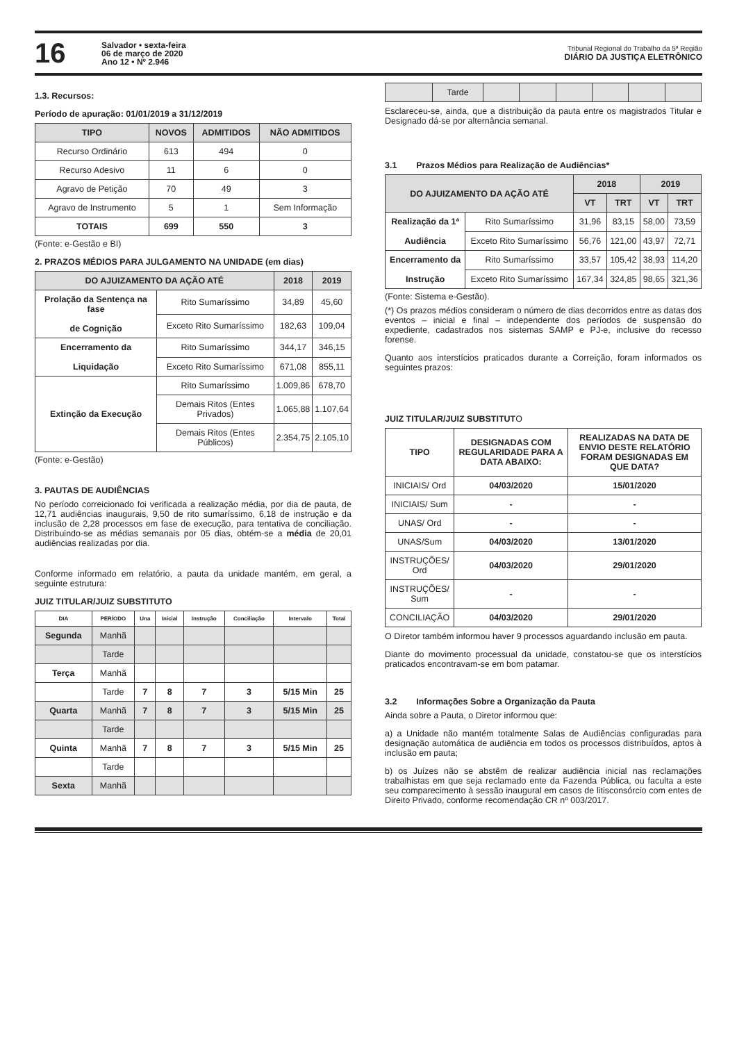16
Salvador • sexta-feira
06 de março de 2020
Ano 12 • Nº 2.946
Tribunal Regional do Trabalho da 5ª Região
DIÁRIO DA JUSTIÇA ELETRÔNICO
1.3. Recursos:
Período de apuração: 01/01/2019 a 31/12/2019
| TIPO | NOVOS | ADMITIDOS | NÃO ADMITIDOS |
| --- | --- | --- | --- |
| Recurso Ordinário | 613 | 494 | 0 |
| Recurso Adesivo | 11 | 6 | 0 |
| Agravo de Petição | 70 | 49 | 3 |
| Agravo de Instrumento | 5 | 1 | Sem Informação |
| TOTAIS | 699 | 550 | 3 |
(Fonte: e-Gestão e BI)
2. PRAZOS MÉDIOS PARA JULGAMENTO NA UNIDADE (em dias)
| DO AJUIZAMENTO DA AÇÃO ATÉ | | 2018 | 2019 |
| --- | --- | --- | --- |
| Prolação da Sentença na fase de Cognição | Rito Sumaríssimo | 34,89 | 45,60 |
| | Exceto Rito Sumaríssimo | 182,63 | 109,04 |
| Encerramento da Liquidação | Rito Sumaríssimo | 344,17 | 346,15 |
| | Exceto Rito Sumaríssimo | 671,08 | 855,11 |
| Extinção da Execução | Rito Sumaríssimo | 1.009,86 | 678,70 |
| | Demais Ritos (Entes Privados) | 1.065,88 | 1.107,64 |
| | Demais Ritos (Entes Públicos) | 2.354,75 | 2.105,10 |
(Fonte: e-Gestão)
3. PAUTAS DE AUDIÊNCIAS
No período correicionado foi verificada a realização média, por dia de pauta, de 12,71 audiências inaugurais, 9,50 de rito sumaríssimo, 6,18 de instrução e da inclusão de 2,28 processos em fase de execução, para tentativa de conciliação. Distribuindo-se as médias semanais por 05 dias, obtém-se a média de 20,01 audiências realizadas por dia.
Conforme informado em relatório, a pauta da unidade mantém, em geral, a seguinte estrutura:
JUIZ TITULAR/JUIZ SUBSTITUTO
| DIA | PERÍODO | Una | Inicial | Instrução | Conciliação | Intervalo | Total |
| --- | --- | --- | --- | --- | --- | --- | --- |
| Segunda | Manhã | | | | | | |
| | Tarde | | | | | | |
| Terça | Manhã | | | | | | |
| | Tarde | 7 | 8 | 7 | 3 | 5/15 Min | 25 |
| Quarta | Manhã | 7 | 8 | 7 | 3 | 5/15 Min | 25 |
| | Tarde | | | | | | |
| Quinta | Manhã | 7 | 8 | 7 | 3 | 5/15 Min | 25 |
| | Tarde | | | | | | |
| Sexta | Manhã | | | | | | |
| | Tarde | | | | | | |
Esclareceu-se, ainda, que a distribuição da pauta entre os magistrados Titular e Designado dá-se por alternância semanal.
3.1 Prazos Médios para Realização de Audiências*
| DO AJUIZAMENTO DA AÇÃO ATÉ | | 2018 | | 2019 | |
| --- | --- | --- | --- | --- | --- |
| | | VT | TRT | VT | TRT |
| Realização da 1ª Audiência | Rito Sumaríssimo | 31,96 | 83,15 | 58,00 | 73,59 |
| | Exceto Rito Sumaríssimo | 56,76 | 121,00 | 43,97 | 72,71 |
| Encerramento da Instrução | Rito Sumaríssimo | 33,57 | 105,42 | 38,93 | 114,20 |
| | Exceto Rito Sumaríssimo | 167,34 | 324,85 | 98,65 | 321,36 |
(Fonte: Sistema e-Gestão).
(*) Os prazos médios consideram o número de dias decorridos entre as datas dos eventos – inicial e final – independente dos períodos de suspensão do expediente, cadastrados nos sistemas SAMP e PJ-e, inclusive do recesso forense.
Quanto aos interstícios praticados durante a Correição, foram informados os seguintes prazos:
JUIZ TITULAR/JUIZ SUBSTITUTO
| TIPO | DESIGNADAS COM REGULARIDADE PARA A DATA ABAIXO: | REALIZADAS NA DATA DE ENVIO DESTE RELATÓRIO FORAM DESIGNADAS EM QUE DATA? |
| --- | --- | --- |
| INICIAIS/ Ord | 04/03/2020 | 15/01/2020 |
| INICIAIS/ Sum | - | - |
| UNAS/ Ord | - | - |
| UNAS/Sum | 04/03/2020 | 13/01/2020 |
| INSTRUÇÕES/ Ord | 04/03/2020 | 29/01/2020 |
| INSTRUÇÕES/ Sum | - | - |
| CONCILIAÇÃO | 04/03/2020 | 29/01/2020 |
O Diretor também informou haver 9 processos aguardando inclusão em pauta.
Diante do movimento processual da unidade, constatou-se que os interstícios praticados encontravam-se em bom patamar.
3.2 Informações Sobre a Organização da Pauta
Ainda sobre a Pauta, o Diretor informou que:
a) a Unidade não mantém totalmente Salas de Audiências configuradas para designação automática de audiência em todos os processos distribuídos, aptos à inclusão em pauta;
b) os Juízes não se abstêm de realizar audiência inicial nas reclamações trabalhistas em que seja reclamado ente da Fazenda Pública, ou faculta a este seu comparecimento à sessão inaugural em casos de litisconsórcio com entes de Direito Privado, conforme recomendação CR nº 003/2017.